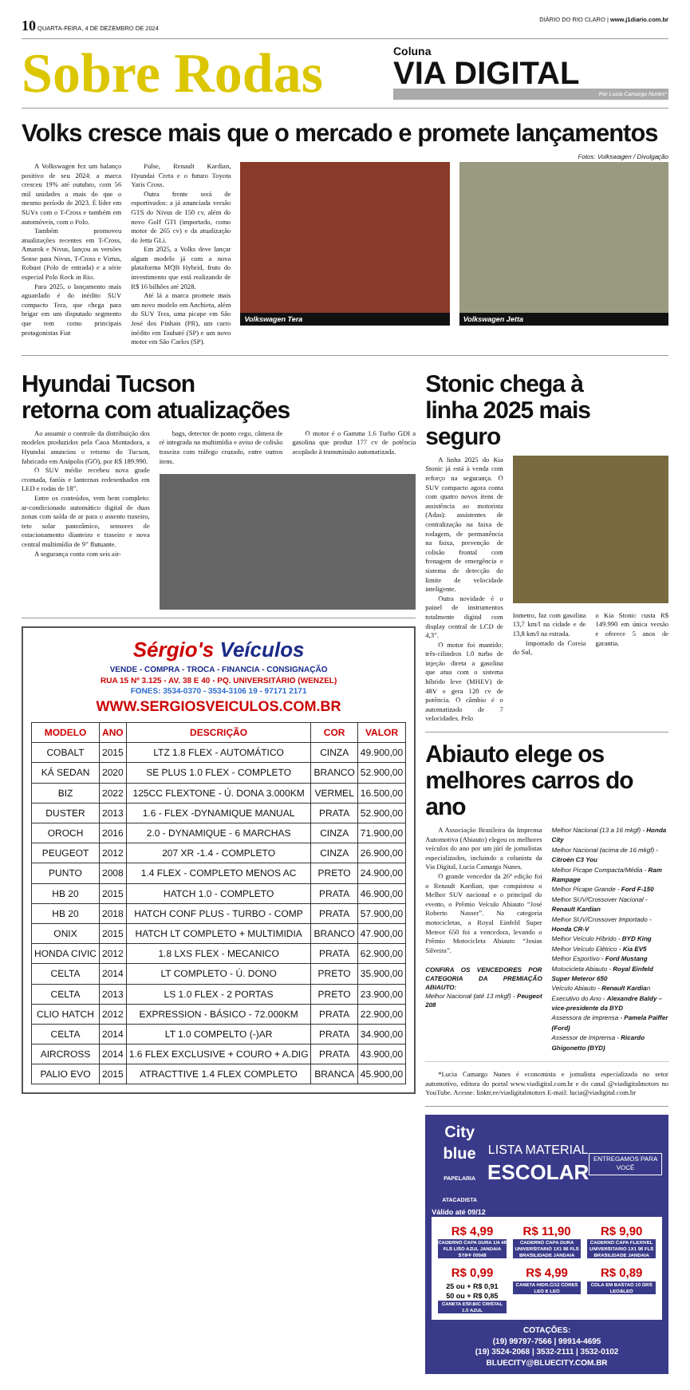10 QUARTA-FEIRA, 4 DE DEZEMBRO DE 2024 DIÁRIO DO RIO CLARO | www.j1diario.com.br
Sobre Rodas
Coluna
VIA DIGITAL
Por Lucia Camargo Nunes*
Volks cresce mais que o mercado e promete lançamentos
Fotos: Volkswagen / Divulgação
A Volkswagen fez um balanço positivo de seu 2024: a marca cresceu 19% até outubro, com 56 mil unidades a mais do que o mesmo período de 2023. É líder em SUVs com o T-Cross e também em automóveis, com o Polo.
Também promoveu atualizações recentes em T-Cross, Amarok e Nivus, lançou as versões Sense para Nivus, T-Cross e Virtus, Robust (Polo de entrada) e a série especial Polo Rock in Rio.
Para 2025, o lançamento mais aguardado é do inédito SUV compacto Tera, que chega para brigar em um disputado segmento que tem como principais protagonistas Fiat
Pulse, Renault Kardian, Hyundai Creta e o futuro Toyota Yaris Cross.
Outra frente será de esportivados: a já anunciada versão GTS do Nivus de 150 cv, além do novo Golf GTI (importado, como motor de 265 cv) e da atualização do Jetta GLi.
Em 2025, a Volks deve lançar algum modelo já com a nova plataforma MQB Hybrid, fruto do investimento que está realizando de R$ 16 bilhões até 2028.
Até lá a marca promete mais um novo modelo em Anchieta, além do SUV Tera, uma picape em São José dos Pinhais (PR), um carro inédito em Taubaté (SP) e um novo motor em São Carlos (SP).
Volkswagen Tera Volkswagen Jetta
Hyundai Tucson
retorna com atualizações
Ao assumir o controle da distribuição dos modelos produzidos pela Caoa Montadora, a Hyundai anunciou o retorno do Tucson, fabricado em Anápolis (GO), por R$ 189.990.
O SUV médio recebeu nova grade cromada, faróis e lanternas redesenhados em LED e rodas de 18”.
Entre os conteúdos, vem bem completo: ar-condicionado automático digital de duas zonas com saída de ar para o assento traseiro, teto solar panorâmico, sensores de estacionamento dianteiro e traseiro e nova central multimídia de 9” flutuante.
A segurança conta com seis air-
bags, detector de ponto cego, câmera de ré integrada na multimídia e aviso de colisão traseira com tráfego cruzado, entre outros itens.
O motor é o Gamma 1.6 Turbo GDI a gasolina que produz 177 cv de potência acoplado à transmissão automatizada.
Sérgio's Veículos
VENDE - COMPRA - TROCA - FINANCIA - CONSIGNAÇÃO
RUA 15 Nº 3.125 - AV. 38 E 40 - PQ. UNIVERSITÁRIO (WENZEL)
FONES: 3534-0370 - 3534-3106 19 - 97171 2171
WWW.SERGIOSVEICULOS.COM.BR
| MODELO | ANO | DESCRIÇÃO | COR | VALOR |
| --- | --- | --- | --- | --- |
| COBALT | 2015 | LTZ 1.8 FLEX - AUTOMÁTICO | CINZA | 49.900,00 |
| KÁ SEDAN | 2020 | SE PLUS 1.0 FLEX - COMPLETO | BRANCO | 52.900,00 |
| BIZ | 2022 | 125CC FLEXTONE - Ú. DONA 3.000KM | VERMEL | 16.500,00 |
| DUSTER | 2013 | 1.6 - FLEX -DYNAMIQUE MANUAL | PRATA | 52.900,00 |
| OROCH | 2016 | 2.0 - DYNAMIQUE - 6 MARCHAS | CINZA | 71.900,00 |
| PEUGEOT | 2012 | 207 XR -1.4 - COMPLETO | CINZA | 26.900,00 |
| PUNTO | 2008 | 1.4 FLEX - COMPLETO MENOS AC | PRETO | 24.900,00 |
| HB 20 | 2015 | HATCH 1.0 - COMPLETO | PRATA | 46.900,00 |
| HB 20 | 2018 | HATCH CONF PLUS - TURBO - COMP | PRATA | 57.900,00 |
| ONIX | 2015 | HATCH LT COMPLETO + MULTIMIDIA | BRANCO | 47.900,00 |
| HONDA CIVIC | 2012 | 1.8 LXS FLEX - MECANICO | PRATA | 62.900,00 |
| CELTA | 2014 | LT COMPLETO - Ú. DONO | PRETO | 35.900,00 |
| CELTA | 2013 | LS 1.0 FLEX - 2 PORTAS | PRETO | 23.900,00 |
| CLIO HATCH | 2012 | EXPRESSION - BÁSICO - 72.000KM | PRATA | 22.900,00 |
| CELTA | 2014 | LT 1.0 COMPELTO (-)AR | PRATA | 34.900,00 |
| AIRCROSS | 2014 | 1.6 FLEX EXCLUSIVE + COURO + A.DIG | PRATA | 43.900,00 |
| PALIO EVO | 2015 | ATRACTTIVE 1.4 FLEX COMPLETO | BRANCA | 45.900,00 |
Stonic chega à
linha 2025 mais seguro
A linha 2025 do Kia Stonic já está à venda com reforço na segurança. O SUV compacto agora conta com quatro novos itens de assistência ao motorista (Adas): assistentes de centralização na faixa de rodagem, de permanência na faixa, prevenção de colisão frontal com frenagem de emergência e sistema de detecção do limite de velocidade inteligente.
Outra novidade é o painel de instrumentos totalmente digital com display central de LCD de 4,3”.
O motor foi mantido: três-cilindros 1.0 turbo de injeção direta a gasolina que atua com o sistema híbrido leve (MHEV) de 48V e gera 120 cv de potência. O câmbio é o automatizado de 7 velocidades. Pelo
Inmetro, faz com gasolina 13,7 km/l na cidade e de 13,8 km/l na estrada.
Importado da Coreia do Sul,
o Kia Stonic custa R$ 149.990 em única versão e oferece 5 anos de garantia.
Abiauto elege os
melhores carros do ano
A Associação Brasileira da Imprensa Automotiva (Abiauto) elegeu os melhores veículos do ano por um júri de jornalistas especializados, incluindo a colunista da Via Digital, Lucia Camargo Nunes.
O grande vencedor da 26ª edição foi o Renault Kardian, que conquistou o Melhor SUV nacional e o principal do evento, o Prêmio Veículo Abiauto “José Roberto Nasser”. Na categoria motocicletas, a Royal Einfeld Super Meteor 650 foi a vencedora, levando o Prêmio Motocicleta Abiauto “Josias Silveira”.
CONFIRA OS VENCEDORES POR CATEGORIA DA PREMIAÇÃO ABIAUTO:
Melhor Nacional (até 13 mkgf) - Peugeot 208
Melhor Nacional (13 a 16 mkgf) - Honda City
Melhor Nacional (acima de 16 mkgf) - Citroën C3 You
Melhor Picape Compacta/Média - Ram Rampage
Melhor Picape Grande - Ford F-150
Melhor SUV/Crossover Nacional - Renault Kardian
Melhor SUV/Crossover Importado - Honda CR-V
Melhor Veículo Híbrido - BYD King
Melhor Veículo Elétrico - Kia EV5
Melhor Esportivo - Ford Mustang
Motocicleta Abiauto - Royal Einfeld Super Meteror 650
Veículo Abiauto - Renault Kardian
Executivo do Ano - Alexandre Baldy – vice-presidente da BYD
Assessora de imprensa - Pamela Paiffer (Ford)
Assessor de Imprensa - Ricardo Ghigonetto (BYD)
*Lucia Camargo Nunes é economista e jornalista especializada no setor automotivo, editora do portal www.viadigital.com.br e do canal @viadigitalmotors no YouTube. Acesse: linktr.ee/viadigitalmotors E-mail: lucia@viadigital.com.br
City blue
PAPELARIA ATACADISTA
LISTA MATERIAL
ESCOLAR
ENTREGAMOS PARA VOCÊ
Válido até 09/12
R$ 4,99
CADERNO CAPA DURA 1/4 48 FLS LISO AZUL JANDAIA STIFF 00048
R$ 11,90
CADERNO CAPA DURA UNIVERSITARIO 1X1 96 FLS BRASILIDADE JANDAIA
R$ 9,90
CADERNO CAPA FLEXIVEL UNIVERSITARIO 1X1 96 FLS BRASILIDADE JANDAIA
R$ 0,99
25 ou + R$ 0,91
50 ou + R$ 0,85
CANETA ESF.BIC CRISTAL 1.0 AZUL
R$ 4,99
CANETA HIDR.C/12 CORES LEO E LEO
R$ 0,89
COLA EM BASTAO 10 GRS LEO&LEO
COTAÇÕES:
(19) 99797-7566 | 99914-4695
(19) 3524-2068 | 3532-2111 | 3532-0102
BLUECITY@BLUECITY.COM.BR